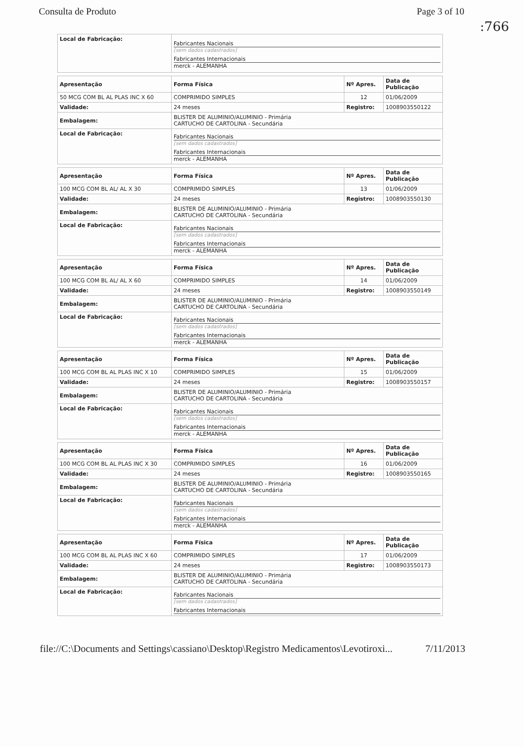Consulta de Produto Page 3 of 10
:766
| Local de Fabricação: | Fabricantes Nacionais [sem dados cadastrados] Fabricantes Internacionais merck - ALEMANHA |
| Apresentação | Forma Física | Nº Apres. | Data de Publicação |
| --- | --- | --- | --- |
| 50 MCG COM BL AL PLAS INC X 60 | COMPRIMIDO SIMPLES | 12 | 01/06/2009 |
| Validade: | 24 meses | Registro: | 1008903550122 |
| Embalagem: | BLISTER DE ALUMINIO/ALUMINIO - Primária CARTUCHO DE CARTOLINA - Secundária | | |
| Local de Fabricação: | Fabricantes Nacionais [sem dados cadastrados] Fabricantes Internacionais merck - ALEMANHA | | |
| Apresentação | Forma Física | Nº Apres. | Data de Publicação |
| --- | --- | --- | --- |
| 100 MCG COM BL AL/ AL X 30 | COMPRIMIDO SIMPLES | 13 | 01/06/2009 |
| Validade: | 24 meses | Registro: | 1008903550130 |
| Embalagem: | BLISTER DE ALUMINIO/ALUMINIO - Primária CARTUCHO DE CARTOLINA - Secundária | | |
| Local de Fabricação: | Fabricantes Nacionais [sem dados cadastrados] Fabricantes Internacionais merck - ALEMANHA | | |
| Apresentação | Forma Física | Nº Apres. | Data de Publicação |
| --- | --- | --- | --- |
| 100 MCG COM BL AL/ AL X 60 | COMPRIMIDO SIMPLES | 14 | 01/06/2009 |
| Validade: | 24 meses | Registro: | 1008903550149 |
| Embalagem: | BLISTER DE ALUMINIO/ALUMINIO - Primária CARTUCHO DE CARTOLINA - Secundária | | |
| Local de Fabricação: | Fabricantes Nacionais [sem dados cadastrados] Fabricantes Internacionais merck - ALEMANHA | | |
| Apresentação | Forma Física | Nº Apres. | Data de Publicação |
| --- | --- | --- | --- |
| 100 MCG COM BL AL PLAS INC X 10 | COMPRIMIDO SIMPLES | 15 | 01/06/2009 |
| Validade: | 24 meses | Registro: | 1008903550157 |
| Embalagem: | BLISTER DE ALUMINIO/ALUMINIO - Primária CARTUCHO DE CARTOLINA - Secundária | | |
| Local de Fabricação: | Fabricantes Nacionais [sem dados cadastrados] Fabricantes Internacionais merck - ALEMANHA | | |
| Apresentação | Forma Física | Nº Apres. | Data de Publicação |
| --- | --- | --- | --- |
| 100 MCG COM BL AL PLAS INC X 30 | COMPRIMIDO SIMPLES | 16 | 01/06/2009 |
| Validade: | 24 meses | Registro: | 1008903550165 |
| Embalagem: | BLISTER DE ALUMINIO/ALUMINIO - Primária CARTUCHO DE CARTOLINA - Secundária | | |
| Local de Fabricação: | Fabricantes Nacionais [sem dados cadastrados] Fabricantes Internacionais merck - ALEMANHA | | |
| Apresentação | Forma Física | Nº Apres. | Data de Publicação |
| --- | --- | --- | --- |
| 100 MCG COM BL AL PLAS INC X 60 | COMPRIMIDO SIMPLES | 17 | 01/06/2009 |
| Validade: | 24 meses | Registro: | 1008903550173 |
| Embalagem: | BLISTER DE ALUMINIO/ALUMINIO - Primária CARTUCHO DE CARTOLINA - Secundária | | |
| Local de Fabricação: | Fabricantes Nacionais [sem dados cadastrados] Fabricantes Internacionais | | |
file://C:\Documents and Settings\cassiano\Desktop\Registro Medicamentos\Levotiroxi... 7/11/2013